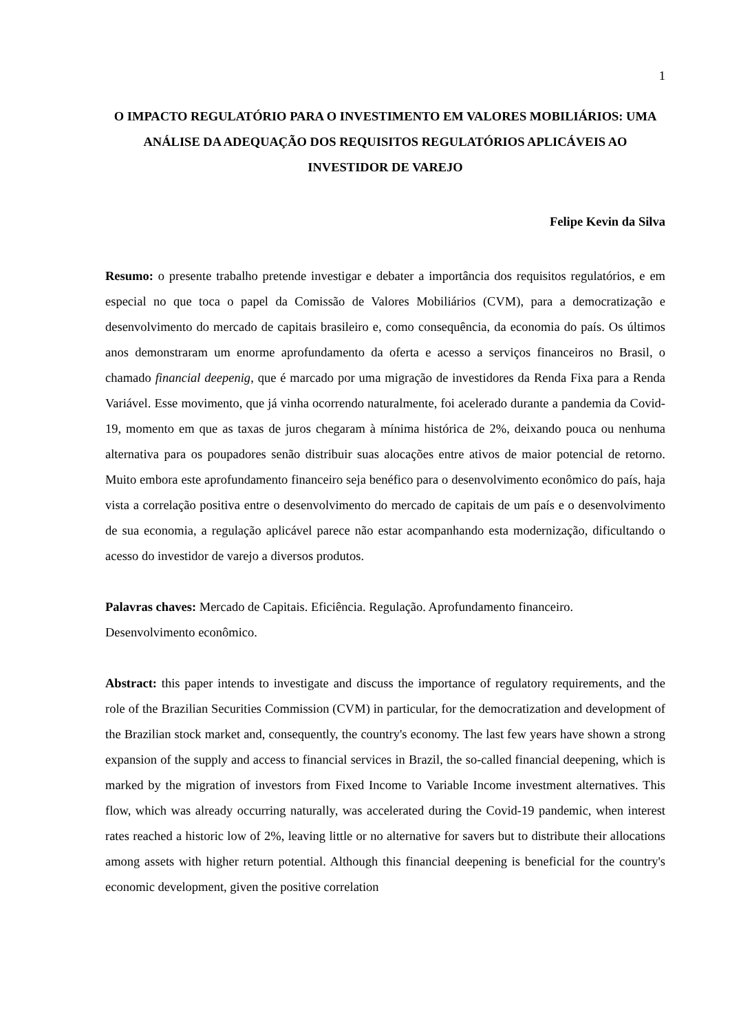1
O IMPACTO REGULATÓRIO PARA O INVESTIMENTO EM VALORES MOBILIÁRIOS: UMA ANÁLISE DA ADEQUAÇÃO DOS REQUISITOS REGULATÓRIOS APLICÁVEIS AO INVESTIDOR DE VAREJO
Felipe Kevin da Silva
Resumo: o presente trabalho pretende investigar e debater a importância dos requisitos regulatórios, e em especial no que toca o papel da Comissão de Valores Mobiliários (CVM), para a democratização e desenvolvimento do mercado de capitais brasileiro e, como consequência, da economia do país. Os últimos anos demonstraram um enorme aprofundamento da oferta e acesso a serviços financeiros no Brasil, o chamado financial deepenig, que é marcado por uma migração de investidores da Renda Fixa para a Renda Variável. Esse movimento, que já vinha ocorrendo naturalmente, foi acelerado durante a pandemia da Covid-19, momento em que as taxas de juros chegaram à mínima histórica de 2%, deixando pouca ou nenhuma alternativa para os poupadores senão distribuir suas alocações entre ativos de maior potencial de retorno. Muito embora este aprofundamento financeiro seja benéfico para o desenvolvimento econômico do país, haja vista a correlação positiva entre o desenvolvimento do mercado de capitais de um país e o desenvolvimento de sua economia, a regulação aplicável parece não estar acompanhando esta modernização, dificultando o acesso do investidor de varejo a diversos produtos.
Palavras chaves: Mercado de Capitais. Eficiência. Regulação. Aprofundamento financeiro. Desenvolvimento econômico.
Abstract: this paper intends to investigate and discuss the importance of regulatory requirements, and the role of the Brazilian Securities Commission (CVM) in particular, for the democratization and development of the Brazilian stock market and, consequently, the country's economy. The last few years have shown a strong expansion of the supply and access to financial services in Brazil, the so-called financial deepening, which is marked by the migration of investors from Fixed Income to Variable Income investment alternatives. This flow, which was already occurring naturally, was accelerated during the Covid-19 pandemic, when interest rates reached a historic low of 2%, leaving little or no alternative for savers but to distribute their allocations among assets with higher return potential. Although this financial deepening is beneficial for the country's economic development, given the positive correlation